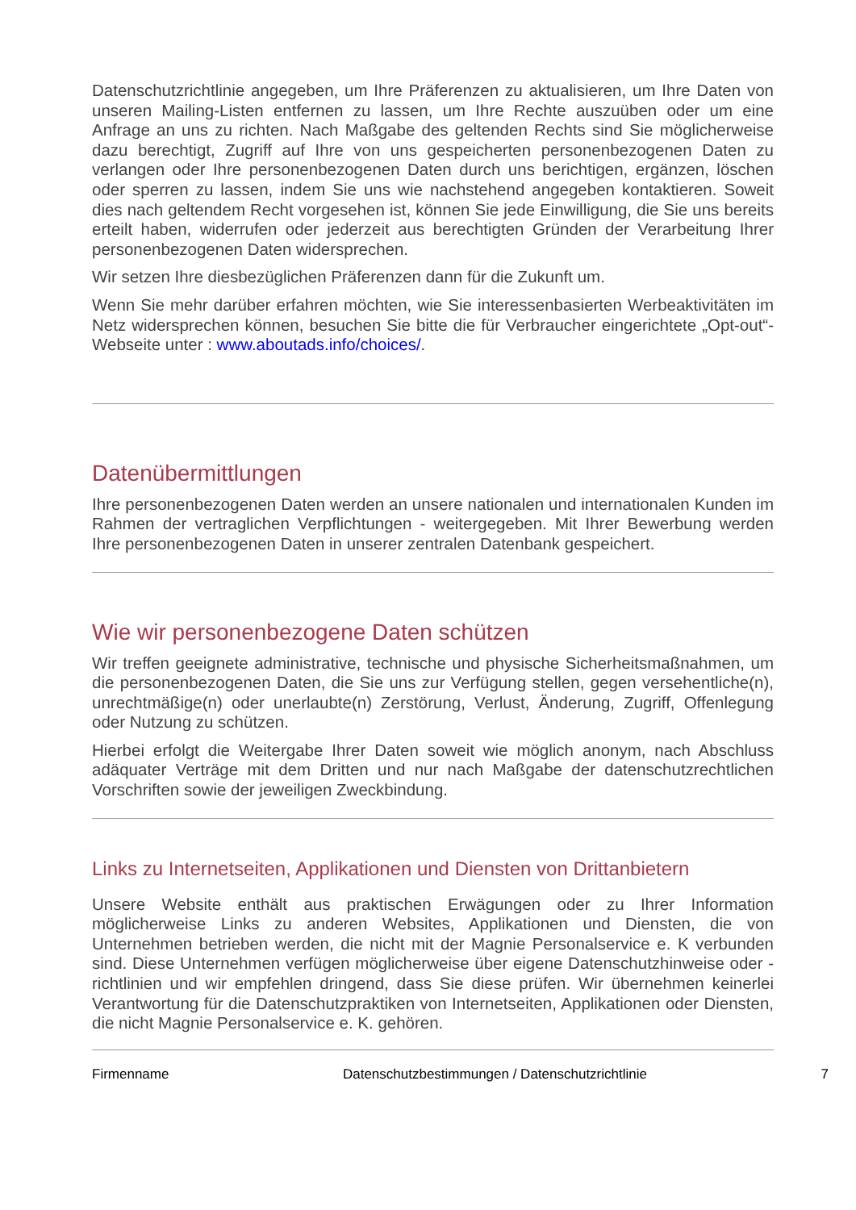Datenschutzrichtlinie angegeben, um Ihre Präferenzen zu aktualisieren, um Ihre Daten von unseren Mailing-Listen entfernen zu lassen, um Ihre Rechte auszuüben oder um eine Anfrage an uns zu richten. Nach Maßgabe des geltenden Rechts sind Sie möglicherweise dazu berechtigt, Zugriff auf Ihre von uns gespeicherten personenbezogenen Daten zu verlangen oder Ihre personenbezogenen Daten durch uns berichtigen, ergänzen, löschen oder sperren zu lassen, indem Sie uns wie nachstehend angegeben kontaktieren. Soweit dies nach geltendem Recht vorgesehen ist, können Sie jede Einwilligung, die Sie uns bereits erteilt haben, widerrufen oder jederzeit aus berechtigten Gründen der Verarbeitung Ihrer personenbezogenen Daten widersprechen.
Wir setzen Ihre diesbezüglichen Präferenzen dann für die Zukunft um.
Wenn Sie mehr darüber erfahren möchten, wie Sie interessenbasierten Werbeaktivitäten im Netz widersprechen können, besuchen Sie bitte die für Verbraucher eingerichtete „Opt-out“-Webseite unter : www.aboutads.info/choices/.
Datenübermittlungen
Ihre personenbezogenen Daten werden an unsere nationalen und internationalen Kunden im Rahmen der vertraglichen Verpflichtungen - weitergegeben. Mit Ihrer Bewerbung werden Ihre personenbezogenen Daten in unserer zentralen Datenbank gespeichert.
Wie wir personenbezogene Daten schützen
Wir treffen geeignete administrative, technische und physische Sicherheitsmaßnahmen, um die personenbezogenen Daten, die Sie uns zur Verfügung stellen, gegen versehentliche(n), unrechtmäßige(n) oder unerlaubte(n) Zerstörung, Verlust, Änderung, Zugriff, Offenlegung oder Nutzung zu schützen.
Hierbei erfolgt die Weitergabe Ihrer Daten soweit wie möglich anonym, nach Abschluss adäquater Verträge mit dem Dritten und nur nach Maßgabe der datenschutzrechtlichen Vorschriften sowie der jeweiligen Zweckbindung.
Links zu Internetseiten, Applikationen und Diensten von Drittanbietern
Unsere Website enthält aus praktischen Erwägungen oder zu Ihrer Information möglicherweise Links zu anderen Websites, Applikationen und Diensten, die von Unternehmen betrieben werden, die nicht mit der Magnie Personalservice e. K verbunden sind. Diese Unternehmen verfügen möglicherweise über eigene Datenschutzhinweise oder -richtlinien und wir empfehlen dringend, dass Sie diese prüfen. Wir übernehmen keinerlei Verantwortung für die Datenschutzpraktiken von Internetseiten, Applikationen oder Diensten, die nicht Magnie Personalservice e. K. gehören.
Firmenname Datenschutzbestimmungen / Datenschutzrichtlinie 7